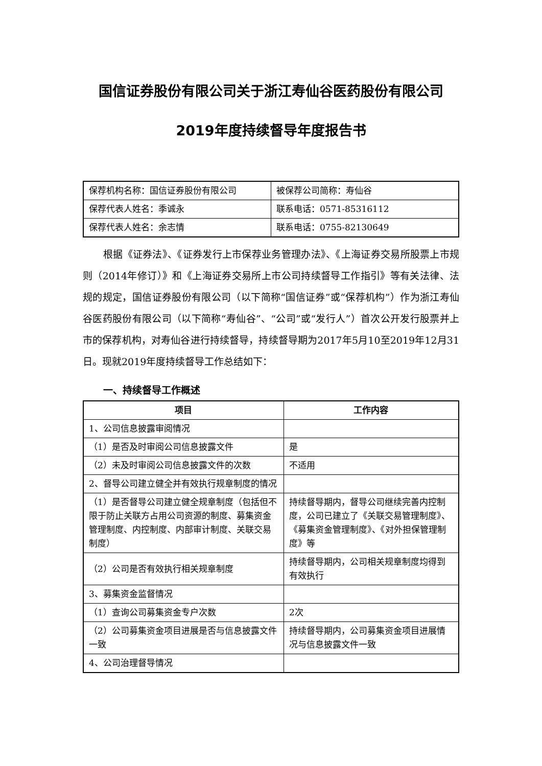国信证券股份有限公司关于浙江寿仙谷医药股份有限公司
2019年度持续督导年度报告书
| 保荐机构名称：国信证券股份有限公司 | 被保荐公司简称：寿仙谷 |
| 保荐代表人姓名：季诚永 | 联系电话：0571-85316112 |
| 保荐代表人姓名：余志情 | 联系电话：0755-82130649 |
根据《证券法》、《证券发行上市保荐业务管理办法》、《上海证券交易所股票上市规则（2014年修订）》和《上海证券交易所上市公司持续督导工作指引》等有关法律、法规的规定，国信证券股份有限公司（以下简称“国信证券”或“保荐机构”）作为浙江寿仙谷医药股份有限公司（以下简称“寿仙谷”、“公司”或“发行人”）首次公开发行股票并上市的保荐机构，对寿仙谷进行持续督导，持续督导期为2017年5月10至2019年12月31日。现就2019年度持续督导工作总结如下：
一、持续督导工作概述
| 项目 | 工作内容 |
| --- | --- |
| 1、公司信息披露审阅情况 | |
| （1）是否及时审阅公司信息披露文件 | 是 |
| （2）未及时审阅公司信息披露文件的次数 | 不适用 |
| 2、督导公司建立健全并有效执行规章制度的情况 | |
| （1）是否督导公司建立健全规章制度（包括但不限于防止关联方占用公司资源的制度、募集资金管理制度、内控制度、内部审计制度、关联交易制度） | 持续督导期内，督导公司继续完善内控制度，公司已建立了《关联交易管理制度》、《募集资金管理制度》、《对外担保管理制度》等 |
| （2）公司是否有效执行相关规章制度 | 持续督导期内，公司相关规章制度均得到有效执行 |
| 3、募集资金监督情况 | |
| （1）查询公司募集资金专户次数 | 2次 |
| （2）公司募集资金项目进展是否与信息披露文件一致 | 持续督导期内，公司募集资金项目进展情况与信息披露文件一致 |
| 4、公司治理督导情况 | |